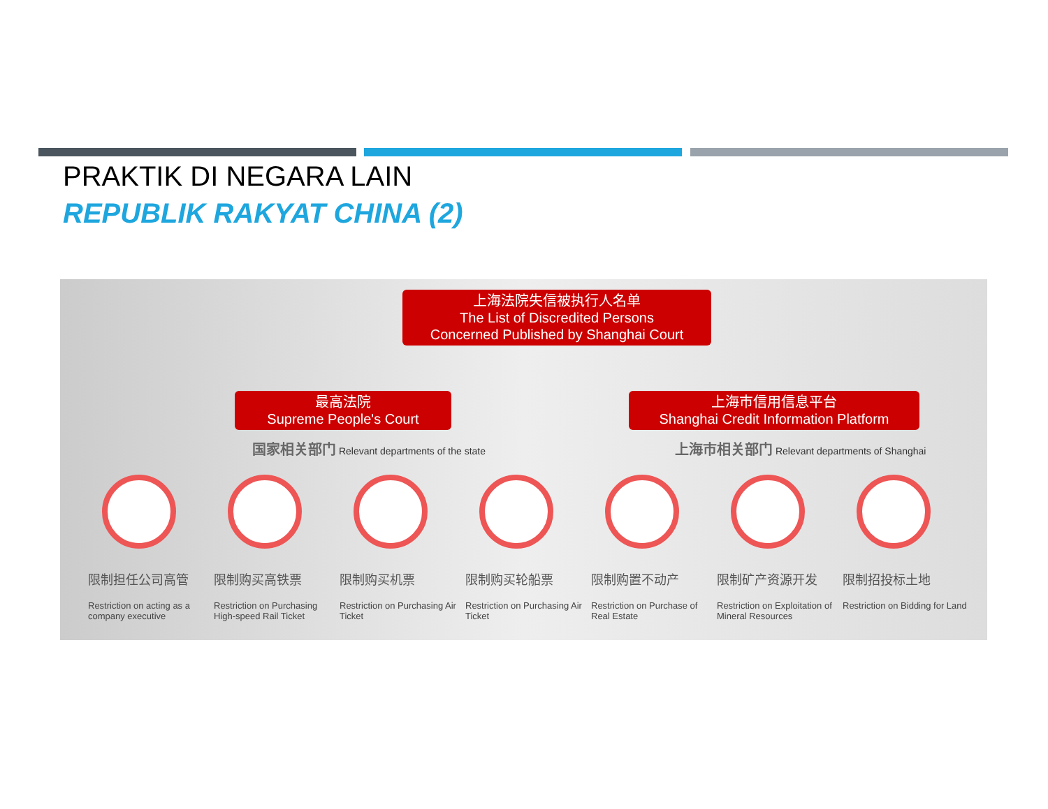PRAKTIK DI NEGARA LAIN
REPUBLIK RAKYAT CHINA (2)
上海法院失信被执行人名单
The List of Discredited Persons
Concerned Published by Shanghai Court
最高法院
Supreme People's Court
上海市信用信息平台
Shanghai Credit Information Platform
国家相关部门 Relevant departments of the state
上海市相关部门 Relevant departments of Shanghai
限制担任公司高管
Restriction on acting as a company executive
限制购买高铁票
Restriction on Purchasing High-speed Rail Ticket
限制购买机票
Restriction on Purchasing Air Ticket
限制购买轮船票
Restriction on Purchasing Air Ticket
限制购置不动产
Restriction on Purchase of Real Estate
限制矿产资源开发
Restriction on Exploitation of Mineral Resources
限制招投标土地
Restriction on Bidding for Land